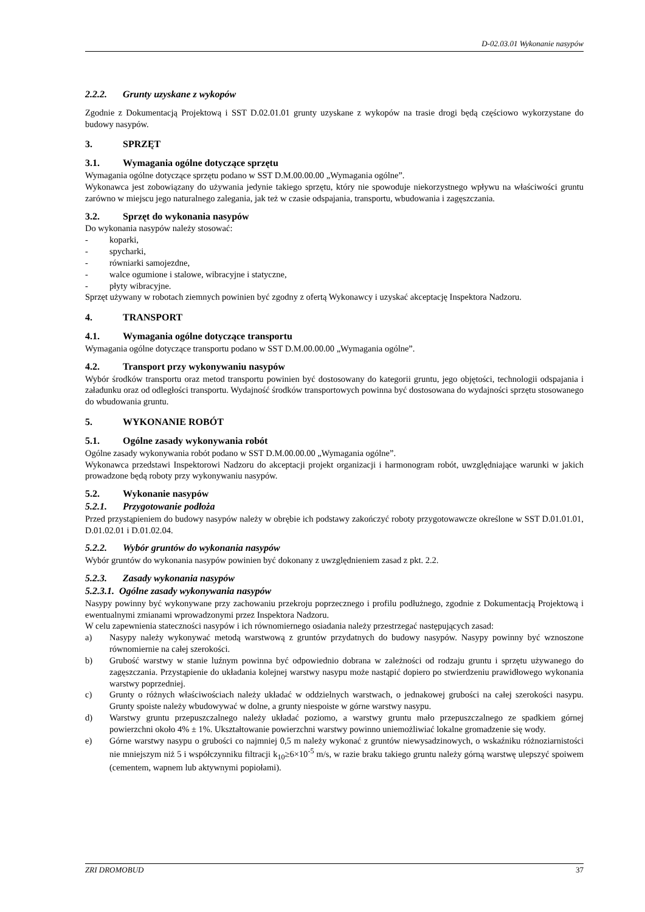D-02.03.01 Wykonanie nasypów
2.2.2. Grunty uzyskane z wykopów
Zgodnie z Dokumentacją Projektową i SST D.02.01.01 grunty uzyskane z wykopów na trasie drogi będą częściowo wykorzystane do budowy nasypów.
3. SPRZĘT
3.1. Wymagania ogólne dotyczące sprzętu
Wymagania ogólne dotyczące sprzętu podano w SST D.M.00.00.00 „Wymagania ogólne”.
Wykonawca jest zobowiązany do używania jedynie takiego sprzętu, który nie spowoduje niekorzystnego wpływu na właściwości gruntu zarówno w miejscu jego naturalnego zalegania, jak też w czasie odspajania, transportu, wbudowania i zagęszczania.
3.2. Sprzęt do wykonania nasypów
Do wykonania nasypów należy stosować:
- koparki,
- spycharki,
- równiarki samojezdne,
- walce ogumione i stalowe, wibracyjne i statyczne,
- płyty wibracyjne.
Sprzęt używany w robotach ziemnych powinien być zgodny z ofertą Wykonawcy i uzyskać akceptację Inspektora Nadzoru.
4. TRANSPORT
4.1. Wymagania ogólne dotyczące transportu
Wymagania ogólne dotyczące transportu podano w SST D.M.00.00.00 „Wymagania ogólne”.
4.2. Transport przy wykonywaniu nasypów
Wybór środków transportu oraz metod transportu powinien być dostosowany do kategorii gruntu, jego objętości, technologii odspajania i załadunku oraz od odległości transportu. Wydajność środków transportowych powinna być dostosowana do wydajności sprzętu stosowanego do wbudowania gruntu.
5. WYKONANIE ROBÓT
5.1. Ogólne zasady wykonywania robót
Ogólne zasady wykonywania robót podano w SST D.M.00.00.00 „Wymagania ogólne”.
Wykonawca przedstawi Inspektorowi Nadzoru do akceptacji projekt organizacji i harmonogram robót, uwzględniające warunki w jakich prowadzone będą roboty przy wykonywaniu nasypów.
5.2. Wykonanie nasypów
5.2.1. Przygotowanie podłoża
Przed przystąpieniem do budowy nasypów należy w obrębie ich podstawy zakończyć roboty przygotowawcze określone w SST D.01.01.01, D.01.02.01 i D.01.02.04.
5.2.2. Wybór gruntów do wykonania nasypów
Wybór gruntów do wykonania nasypów powinien być dokonany z uwzględnieniem zasad z pkt. 2.2.
5.2.3. Zasady wykonania nasypów
5.2.3.1. Ogólne zasady wykonywania nasypów
Nasypy powinny być wykonywane przy zachowaniu przekroju poprzecznego i profilu podłużnego, zgodnie z Dokumentacją Projektową i ewentualnymi zmianami wprowadzonymi przez Inspektora Nadzoru.
W celu zapewnienia stateczności nasypów i ich równomiernego osiadania należy przestrzegać następujących zasad:
a) Nasypy należy wykonywać metodą warstwową z gruntów przydatnych do budowy nasypów. Nasypy powinny być wznoszone równomiernie na całej szerokości.
b) Grubość warstwy w stanie luźnym powinna być odpowiednio dobrana w zależności od rodzaju gruntu i sprzętu używanego do zagęszczania. Przystąpienie do układania kolejnej warstwy nasypu może nastąpić dopiero po stwierdzeniu prawidłowego wykonania warstwy poprzedniej.
c) Grunty o różnych właściwościach należy układać w oddzielnych warstwach, o jednakowej grubości na całej szerokości nasypu. Grunty spoiste należy wbudowywać w dolne, a grunty niespoiste w górne warstwy nasypu.
d) Warstwy gruntu przepuszczalnego należy układać poziomo, a warstwy gruntu mało przepuszczalnego ze spadkiem górnej powierzchni około 4% ± 1%. Ukształtowanie powierzchni warstwy powinno uniemożliwiać lokalne gromadzenie się wody.
e) Górne warstwy nasypu o grubości co najmniej 0,5 m należy wykonać z gruntów niewysadzinowych, o wskaźniku różnoziarnistości nie mniejszym niż 5 i współczynniku filtracji k<sub>10</sub>≥6×10<sup>-5</sup> m/s, w razie braku takiego gruntu należy górną warstwę ulepszyć spoiwem (cementem, wapnem lub aktywnymi popiołami).
ZRI DROMOBUD 37